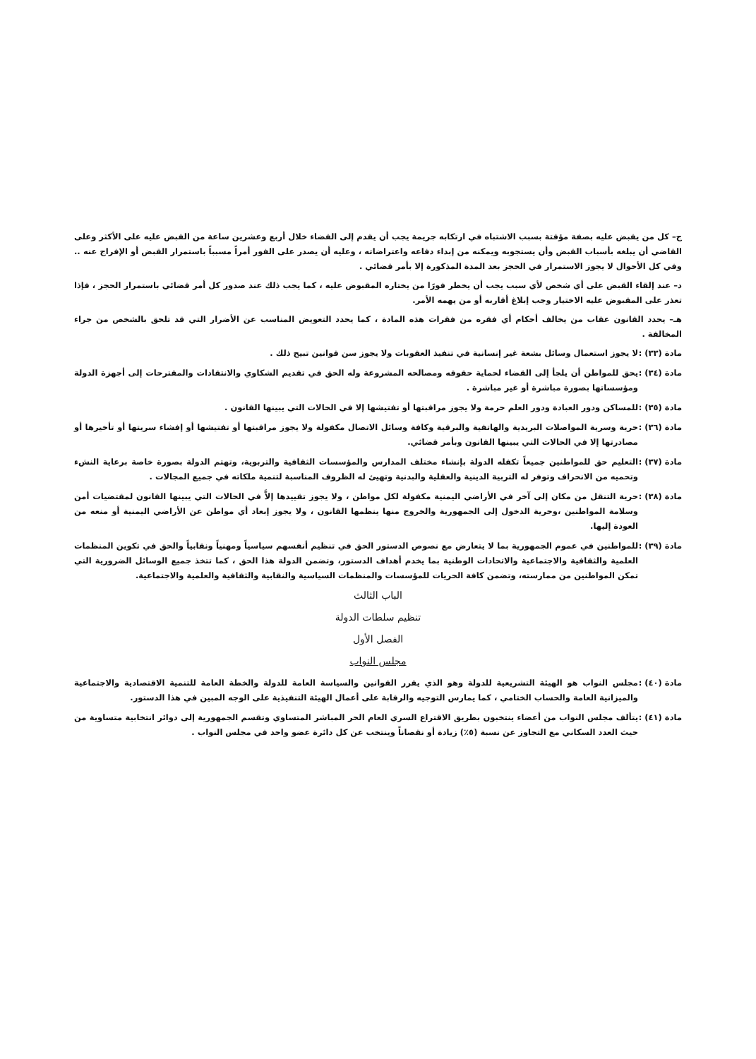ج– كل من يقبض عليه بصفة مؤقتة بسبب الاشتباه في ارتكابه جريمة يجب أن يقدم إلى القضاء خلال أربع وعشرين ساعة من القبض عليه على الأكثر وعلى القاضي أن يبلغه بأسباب القبض وأن يستجوبه ويمكنه من إبداء دفاعه واعتراضاته ، وعليه أن يصدر على الفور أمراً مسبباً باستمرار القبض أو الإفراج عنه .. وفي كل الأحوال لا يجوز الاستمرار في الحجز بعد المدة المذكورة إلا بأمر قضائي .
د– عند إلقاء القبض على أي شخص لأي سبب يجب أن يخطر فورًا من يختاره المقبوض عليه ، كما يجب ذلك عند صدور كل أمر قضائي باستمرار الحجز ، فإذا تعذر على المقبوض عليه الاختيار وجب إبلاغ أقاربه أو من يهمه الأمر.
هـ– يحدد القانون عقاب من يخالف أحكام أي فقره من فقرات هذه المادة ، كما يحدد التعويض المناسب عن الأضرار التي قد تلحق بالشخص من جراء المخالفة .
مادة (٣٣) : لا يجوز استعمال وسائل بشعة غير إنسانية في تنفيذ العقوبات ولا يجوز سن قوانين تبيح ذلك .
مادة (٣٤) : يحق للمواطن أن يلجأ إلى القضاء لحماية حقوقه ومصالحه المشروعة وله الحق في تقديم الشكاوي والانتقادات والمقترحات إلى أجهزة الدولة ومؤسساتها بصورة مباشرة أو غير مباشرة .
مادة (٣٥) : للمساكن ودور العبادة ودور العلم حرمة ولا يجوز مراقبتها أو تفتيشها إلا في الحالات التي يبينها القانون .
مادة (٣٦) : حرية وسرية المواصلات البريدية والهاتفية والبرقية وكافة وسائل الاتصال مكفولة ولا يجوز مراقبتها أو تفتيشها أو إفشاء سريتها أو تأخيرها أو مصادرتها إلا في الحالات التي يبينها القانون وبأمر قضائي.
مادة (٣٧) : التعليم حق للمواطنين جميعاً تكفله الدولة بإنشاء مختلف المدارس والمؤسسات الثقافية والتربوية، وتهتم الدولة بصورة خاصة برعاية النشء وتحميه من الانحراف وتوفر له التربية الدينية والعقلية والبدنية وتهيئ له الظروف المناسبة لتنمية ملكاته في جميع المجالات .
مادة (٣٨) : حرية التنقل من مكان إلى آخر في الأراضي اليمنية مكفولة لكل مواطن ، ولا يجوز تقييدها إلاَّ في الحالات التي يبينها القانون لمقتضيات أمن وسلامة المواطنين ،وحرية الدخول إلى الجمهورية والخروج منها ينظمها القانون ، ولا يجوز إبعاد أي مواطن عن الأراضي اليمنية أو منعه من العودة إليها.
مادة (٣٩) : للمواطنين في عموم الجمهورية بما لا يتعارض مع نصوص الدستور الحق في تنظيم أنفسهم سياسياً ومهنياً ونقابياً والحق في تكوين المنظمات العلمية والثقافية والاجتماعية والاتحادات الوطنية بما يخدم أهداف الدستور، وتضمن الدولة هذا الحق ، كما تتخذ جميع الوسائل الضرورية التي تمكن المواطنين من ممارسته، وتضمن كافة الحريات للمؤسسات والمنظمات السياسية والنقابية والثقافية والعلمية والاجتماعية.
الباب الثالث
تنظيم سلطات الدولة
الفصل الأول
مجلس النواب
مادة (٤٠) : مجلس النواب هو الهيئة التشريعية للدولة وهو الذي يقرر القوانين والسياسة العامة للدولة والخطة العامة للتنمية الاقتصادية والاجتماعية والميزانية العامة والحساب الختامي ، كما يمارس التوجيه والرقابة على أعمال الهيئة التنفيذية على الوجه المبين في هذا الدستور.
مادة (٤١) : يتألف مجلس النواب من أعضاء ينتخبون بطريق الاقتراع السري العام الحر المباشر المتساوي وتقسم الجمهورية إلى دوائر انتخابية متساوية من حيث العدد السكاني مع التجاوز عن نسبة (٥٪) زيادة أو نقصاناً وينتخب عن كل دائرة عضو واحد في مجلس النواب .